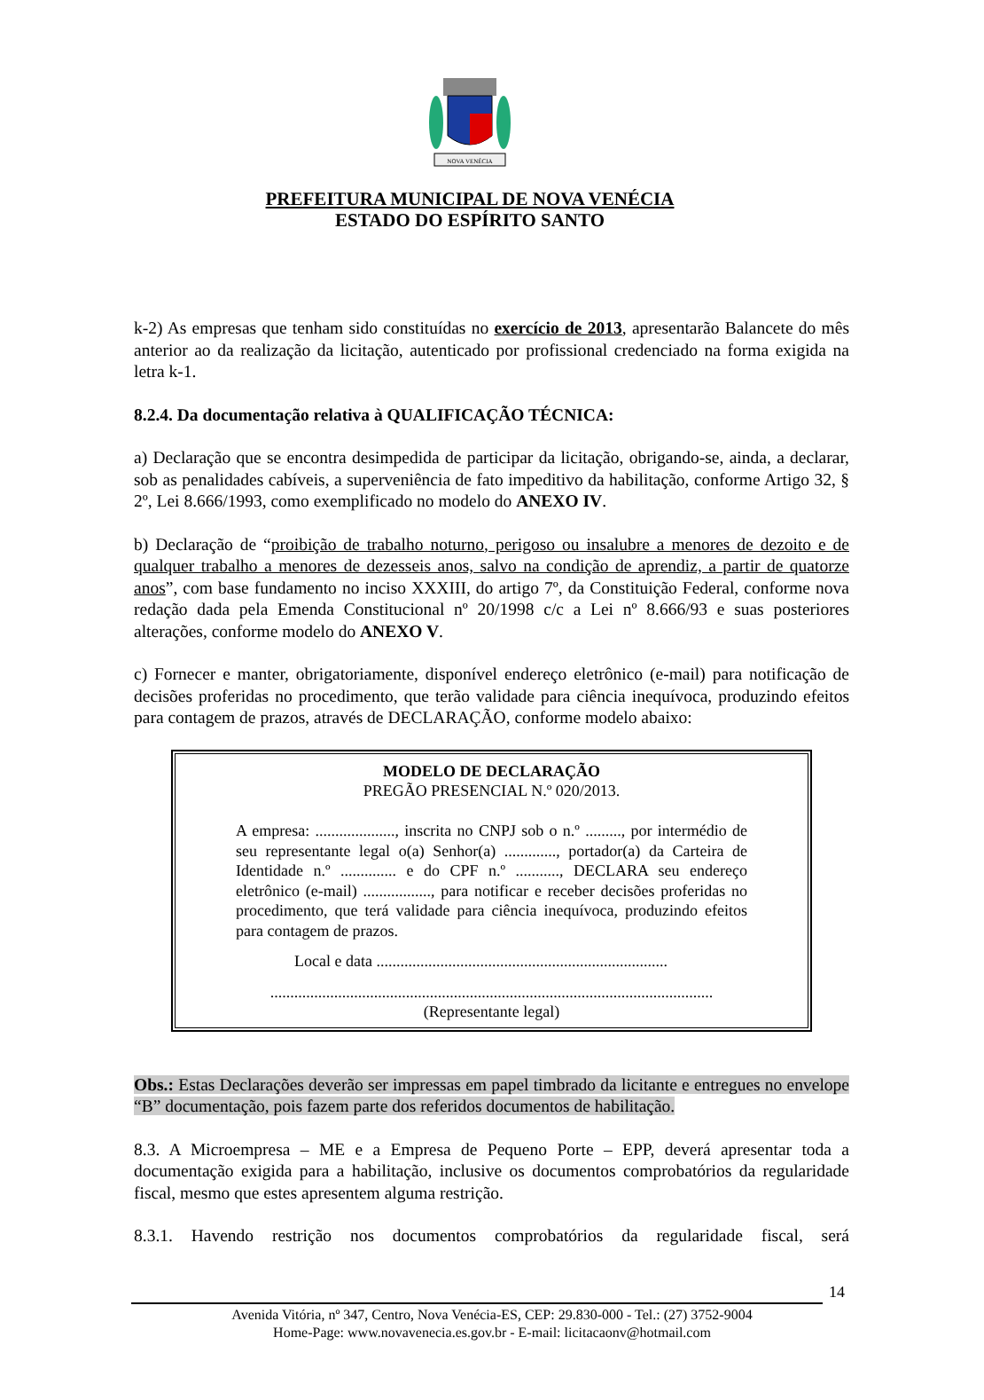NOVA VENÉCIA
PREFEITURA MUNICIPAL DE NOVA VENÉCIA
ESTADO DO ESPÍRITO SANTO
k-2) As empresas que tenham sido constituídas no exercício de 2013, apresentarão Balancete do mês anterior ao da realização da licitação, autenticado por profissional credenciado na forma exigida na letra k-1.
8.2.4. Da documentação relativa à QUALIFICAÇÃO TÉCNICA:
a) Declaração que se encontra desimpedida de participar da licitação, obrigando-se, ainda, a declarar, sob as penalidades cabíveis, a superveniência de fato impeditivo da habilitação, conforme Artigo 32, § 2º, Lei 8.666/1993, como exemplificado no modelo do ANEXO IV.
b) Declaração de “proibição de trabalho noturno, perigoso ou insalubre a menores de dezoito e de qualquer trabalho a menores de dezesseis anos, salvo na condição de aprendiz, a partir de quatorze anos”, com base fundamento no inciso XXXIII, do artigo 7º, da Constituição Federal, conforme nova redação dada pela Emenda Constitucional nº 20/1998 c/c a Lei nº 8.666/93 e suas posteriores alterações, conforme modelo do ANEXO V.
c) Fornecer e manter, obrigatoriamente, disponível endereço eletrônico (e-mail) para notificação de decisões proferidas no procedimento, que terão validade para ciência inequívoca, produzindo efeitos para contagem de prazos, através de DECLARAÇÃO, conforme modelo abaixo:
MODELO DE DECLARAÇÃO
PREGÃO PRESENCIAL N.º 020/2013.
A empresa: ...................., inscrita no CNPJ sob o n.º ........., por intermédio de seu representante legal o(a) Senhor(a) ............., portador(a) da Carteira de Identidade n.º .............. e do CPF n.º ..........., DECLARA seu endereço eletrônico (e-mail) ................., para notificar e receber decisões proferidas no procedimento, que terá validade para ciência inequívoca, produzindo efeitos para contagem de prazos.
Local e data .........................................................................
...............................................................................................................
(Representante legal)
Obs.: Estas Declarações deverão ser impressas em papel timbrado da licitante e entregues no envelope “B” documentação, pois fazem parte dos referidos documentos de habilitação.
8.3. A Microempresa – ME e a Empresa de Pequeno Porte – EPP, deverá apresentar toda a documentação exigida para a habilitação, inclusive os documentos comprobatórios da regularidade fiscal, mesmo que estes apresentem alguma restrição.
8.3.1. Havendo restrição nos documentos comprobatórios da regularidade fiscal, será
14
Avenida Vitória, nº 347, Centro, Nova Venécia-ES, CEP: 29.830-000 - Tel.: (27) 3752-9004
Home-Page: www.novavenecia.es.gov.br - E-mail: licitacaonv@hotmail.com